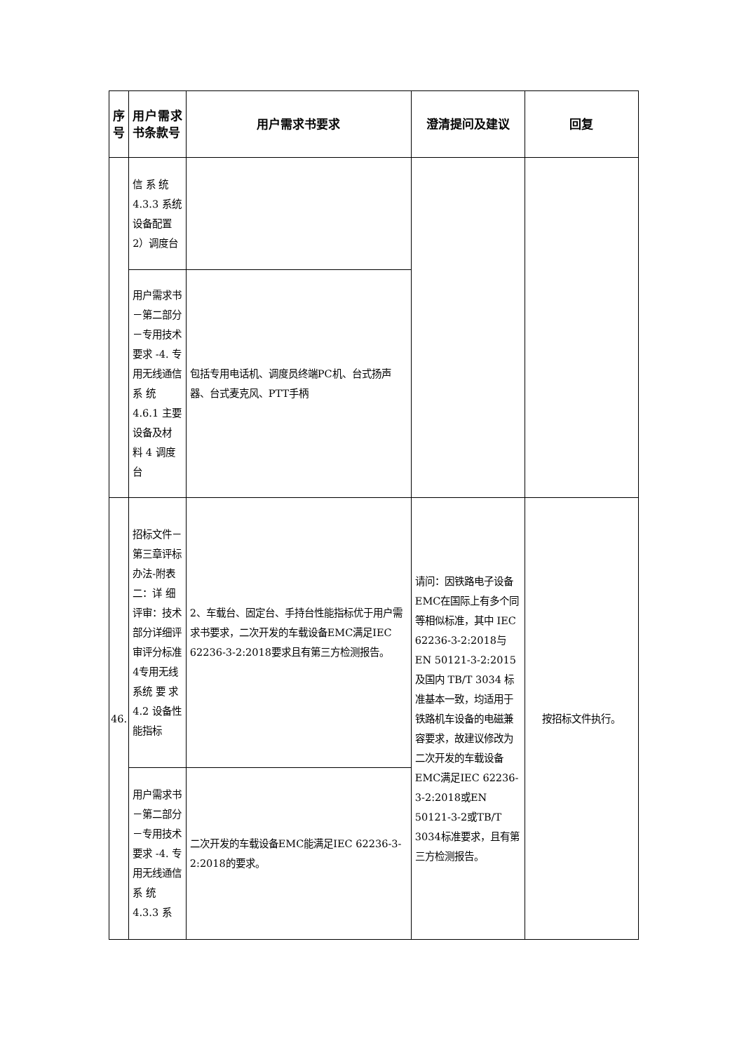| 序号 | 用户需求书条款号 | 用户需求书要求 | 澄清提问及建议 | 回复 |
| --- | --- | --- | --- | --- |
| | 信 系 统 4.3.3 系统设备配置2）调度台 | | | |
| | 用户需求书－第二部分－专用技术要求 -4. 专用无线通信 系 统 4.6.1 主要设备及材 料 4 调度台 | 包括专用电话机、调度员终端PC机、台式扬声器、台式麦克风、PTT手柄 | | |
| 46. | 招标文件－第三章评标办法-附表二：详 细 评审：技术部分详细评审评分标准4专用无线系统 要 求 4.2 设备性能指标 | 2、车载台、固定台、手持台性能指标优于用户需求书要求，二次开发的车载设备EMC满足IEC 62236-3-2:2018要求且有第三方检测报告。 | 请问：因铁路电子设备EMC在国际上有多个同等相似标准，其中 IEC 62236-3-2:2018与EN 50121-3-2:2015及国内 TB/T 3034 标准基本一致，均适用于铁路机车设备的电磁兼容要求，故建议修改为二次开发的车载设备 EMC满足IEC 62236-3-2:2018或EN 50121-3-2或TB/T 3034标准要求，且有第三方检测报告。 | 按招标文件执行。 |
| | 用户需求书－第二部分－专用技术要求 -4. 专用无线通信 系 统 4.3.3 系 | 二次开发的车载设备EMC能满足IEC 62236-3-2:2018的要求。 | | |